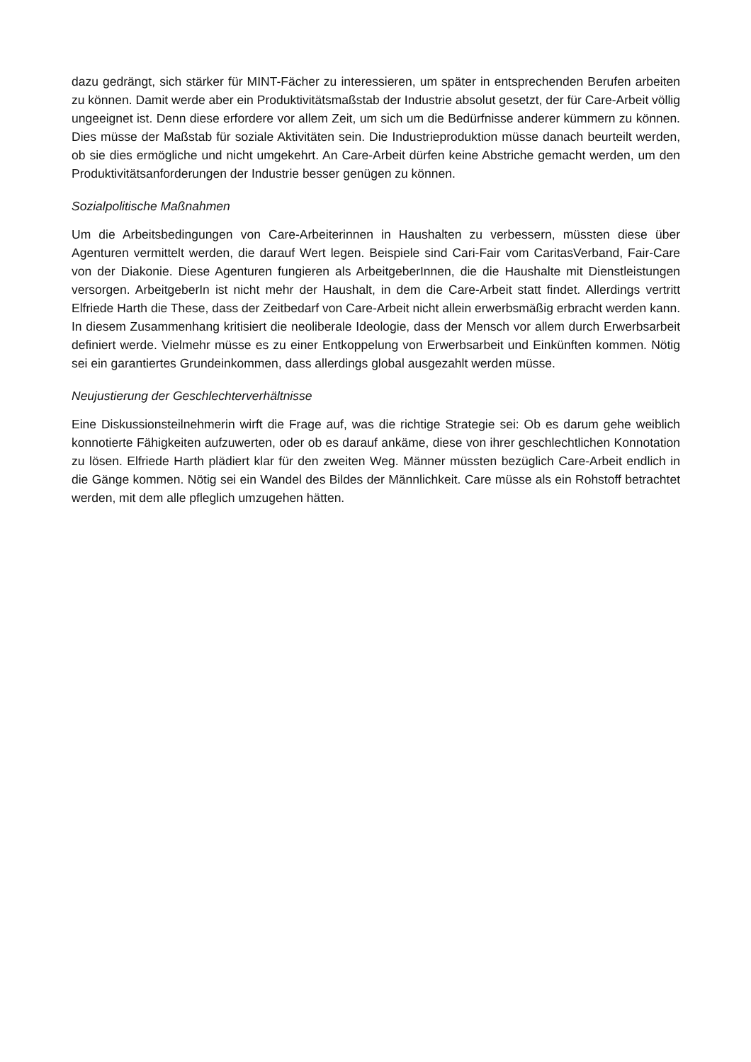dazu gedrängt, sich stärker für MINT-Fächer zu interessieren, um später in entsprechenden Berufen arbeiten zu können. Damit werde aber ein Produktivitätsmaßstab der Industrie absolut gesetzt, der für Care-Arbeit völlig ungeeignet ist. Denn diese erfordere vor allem Zeit, um sich um die Bedürfnisse anderer kümmern zu können. Dies müsse der Maßstab für soziale Aktivitäten sein. Die Industrieproduktion müsse danach beurteilt werden, ob sie dies ermögliche und nicht umgekehrt. An Care-Arbeit dürfen keine Abstriche gemacht werden, um den Produktivitätsanforderungen der Industrie besser genügen zu können.
Sozialpolitische Maßnahmen
Um die Arbeitsbedingungen von Care-Arbeiterinnen in Haushalten zu verbessern, müssten diese über Agenturen vermittelt werden, die darauf Wert legen. Beispiele sind Cari-Fair vom CaritasVerband, Fair-Care von der Diakonie. Diese Agenturen fungieren als ArbeitgeberInnen, die die Haushalte mit Dienstleistungen versorgen. ArbeitgeberIn ist nicht mehr der Haushalt, in dem die Care-Arbeit statt findet. Allerdings vertritt Elfriede Harth die These, dass der Zeitbedarf von Care-Arbeit nicht allein erwerbsmäßig erbracht werden kann. In diesem Zusammenhang kritisiert die neoliberale Ideologie, dass der Mensch vor allem durch Erwerbsarbeit definiert werde. Vielmehr müsse es zu einer Entkoppelung von Erwerbsarbeit und Einkünften kommen. Nötig sei ein garantiertes Grundeinkommen, dass allerdings global ausgezahlt werden müsse.
Neujustierung der Geschlechterverhältnisse
Eine Diskussionsteilnehmerin wirft die Frage auf, was die richtige Strategie sei: Ob es darum gehe weiblich konnotierte Fähigkeiten aufzuwerten, oder ob es darauf ankäme, diese von ihrer geschlechtlichen Konnotation zu lösen. Elfriede Harth plädiert klar für den zweiten Weg. Männer müssten bezüglich Care-Arbeit endlich in die Gänge kommen. Nötig sei ein Wandel des Bildes der Männlichkeit. Care müsse als ein Rohstoff betrachtet werden, mit dem alle pfleglich umzugehen hätten.